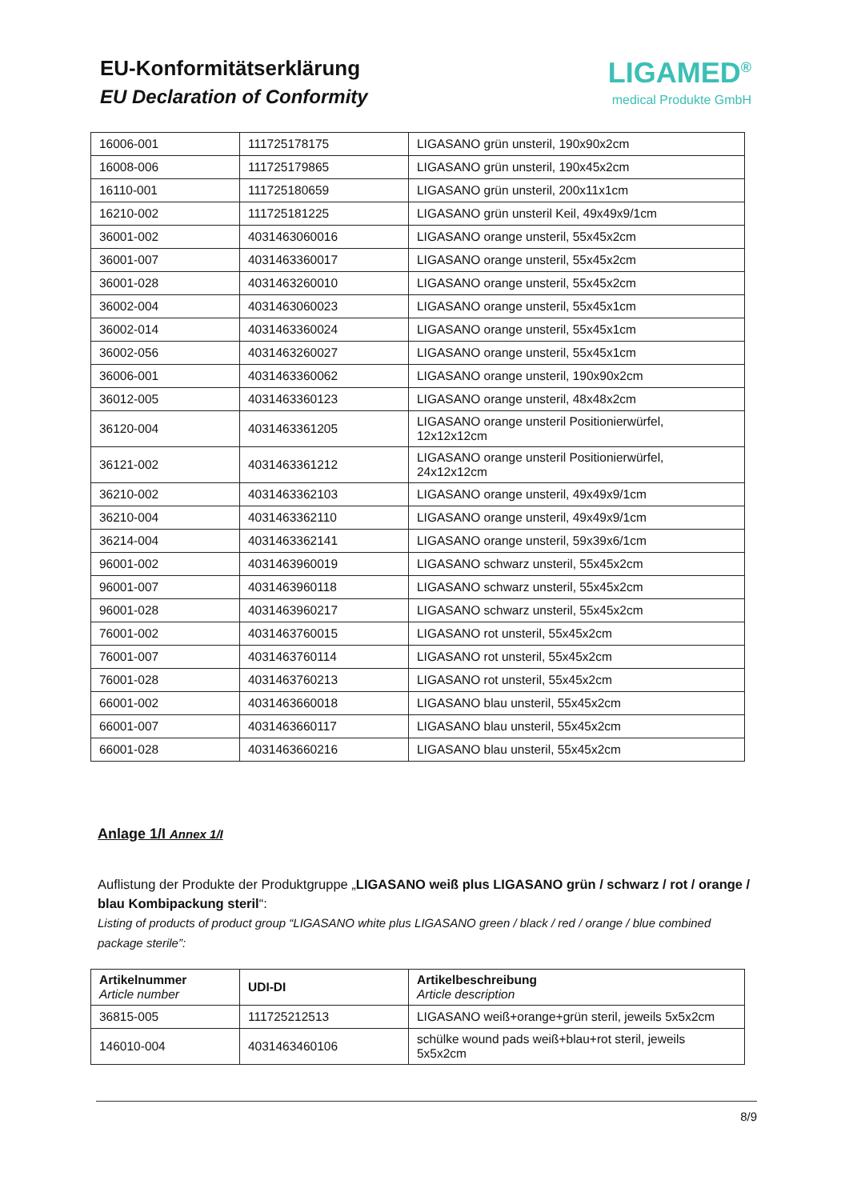EU-Konformitätserklärung
EU Declaration of Conformity
LIGAMED<sup>®</sup>
medical Produkte GmbH
| 16006-001 | 111725178175 | LIGASANO grün unsteril, 190x90x2cm |
| 16008-006 | 111725179865 | LIGASANO grün unsteril, 190x45x2cm |
| 16110-001 | 111725180659 | LIGASANO grün unsteril, 200x11x1cm |
| 16210-002 | 111725181225 | LIGASANO grün unsteril Keil, 49x49x9/1cm |
| 36001-002 | 4031463060016 | LIGASANO orange unsteril, 55x45x2cm |
| 36001-007 | 4031463360017 | LIGASANO orange unsteril, 55x45x2cm |
| 36001-028 | 4031463260010 | LIGASANO orange unsteril, 55x45x2cm |
| 36002-004 | 4031463060023 | LIGASANO orange unsteril, 55x45x1cm |
| 36002-014 | 4031463360024 | LIGASANO orange unsteril, 55x45x1cm |
| 36002-056 | 4031463260027 | LIGASANO orange unsteril, 55x45x1cm |
| 36006-001 | 4031463360062 | LIGASANO orange unsteril, 190x90x2cm |
| 36012-005 | 4031463360123 | LIGASANO orange unsteril, 48x48x2cm |
| 36120-004 | 4031463361205 | LIGASANO orange unsteril Positionierwürfel, 12x12x12cm |
| 36121-002 | 4031463361212 | LIGASANO orange unsteril Positionierwürfel, 24x12x12cm |
| 36210-002 | 4031463362103 | LIGASANO orange unsteril, 49x49x9/1cm |
| 36210-004 | 4031463362110 | LIGASANO orange unsteril, 49x49x9/1cm |
| 36214-004 | 4031463362141 | LIGASANO orange unsteril, 59x39x6/1cm |
| 96001-002 | 4031463960019 | LIGASANO schwarz unsteril, 55x45x2cm |
| 96001-007 | 4031463960118 | LIGASANO schwarz unsteril, 55x45x2cm |
| 96001-028 | 4031463960217 | LIGASANO schwarz unsteril, 55x45x2cm |
| 76001-002 | 4031463760015 | LIGASANO rot unsteril, 55x45x2cm |
| 76001-007 | 4031463760114 | LIGASANO rot unsteril, 55x45x2cm |
| 76001-028 | 4031463760213 | LIGASANO rot unsteril, 55x45x2cm |
| 66001-002 | 4031463660018 | LIGASANO blau unsteril, 55x45x2cm |
| 66001-007 | 4031463660117 | LIGASANO blau unsteril, 55x45x2cm |
| 66001-028 | 4031463660216 | LIGASANO blau unsteril, 55x45x2cm |
Anlage 1/I Annex 1/I
Auflistung der Produkte der Produktgruppe „LIGASANO weiß plus LIGASANO grün / schwarz / rot / orange / blau Kombipackung steril“:
Listing of products of product group “LIGASANO white plus LIGASANO green / black / red / orange / blue combined package sterile”:
| Artikelnummer Article number | UDI-DI | Artikelbeschreibung Article description |
| --- | --- | --- |
| 36815-005 | 111725212513 | LIGASANO weiß+orange+grün steril, jeweils 5x5x2cm |
| 146010-004 | 4031463460106 | schülke wound pads weiß+blau+rot steril, jeweils 5x5x2cm |
8/9